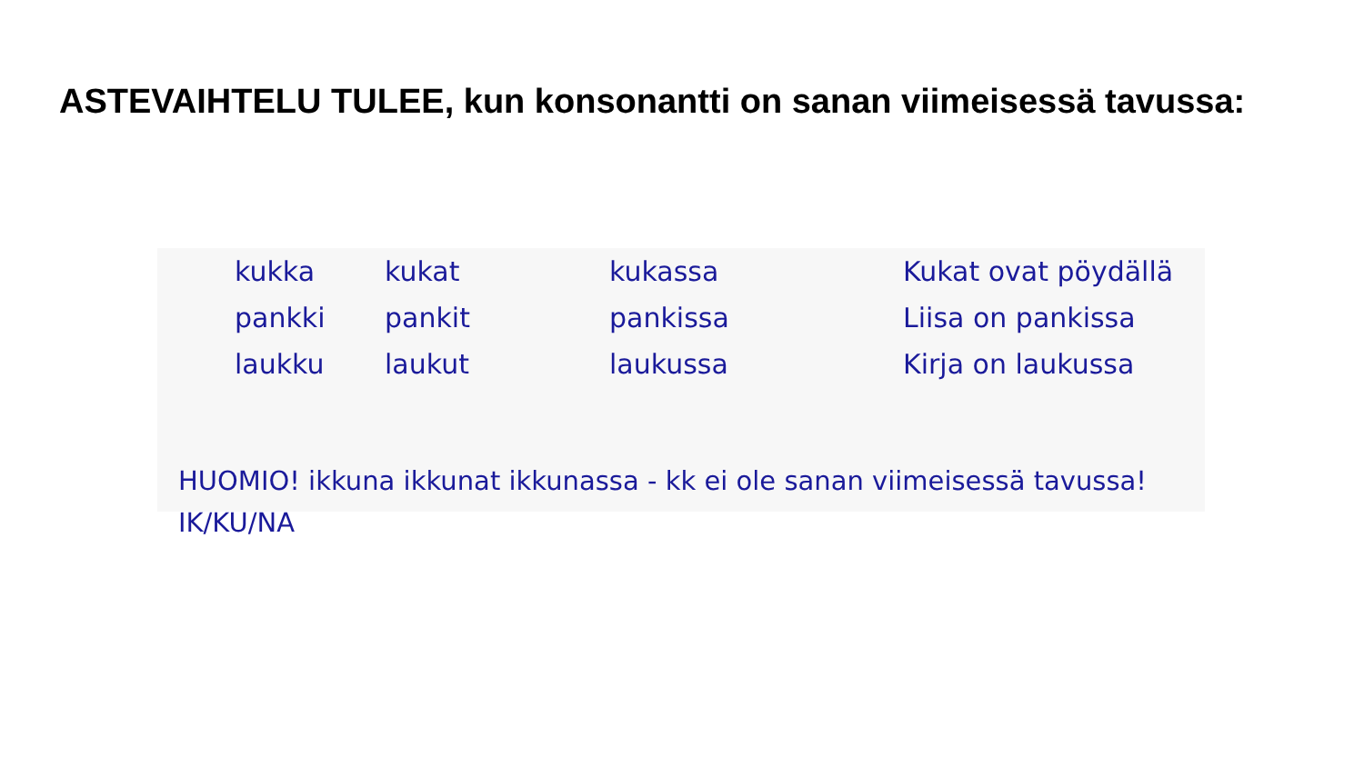ASTEVAIHTELU TULEE, kun konsonantti on sanan viimeisessä tavussa:
| kukka | kukat | kukassa | Kukat ovat pöydällä |
| pankki | pankit | pankissa | Liisa on pankissa |
| laukku | laukut | laukussa | Kirja on laukussa |
HUOMIO! ikkuna ikkunat ikkunassa - kk ei ole sanan viimeisessä tavussa!
IK/KU/NA